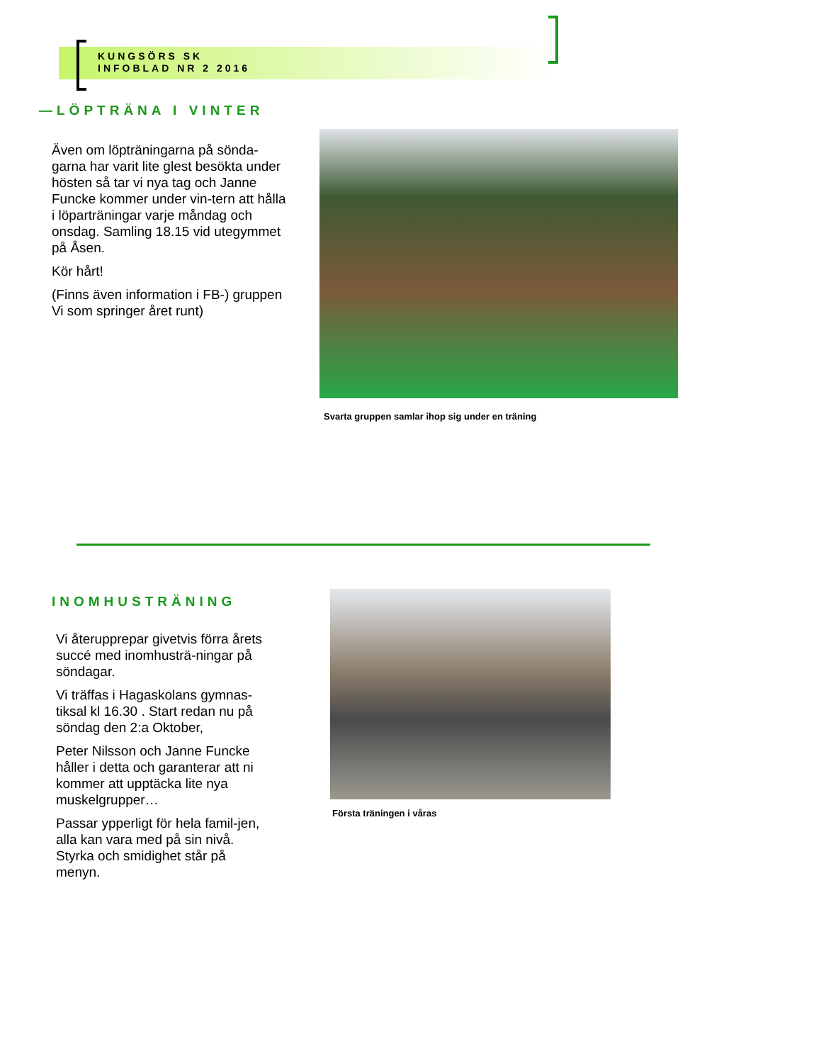KUNGSÖRS SK
INFOBLAD NR 2 2016
—LÖPTRÄNA I VINTER
Även om löpträningarna på sönda-garna har varit lite glest besökta under hösten så tar vi nya tag och Janne Funcke kommer under vin-tern att hålla i löparträningar varje måndag och onsdag. Samling 18.15 vid utegymmet på Åsen.
Kör hårt!
(Finns även information i FB-) gruppen Vi som springer året runt)
Svarta gruppen samlar ihop sig under en träning
INOMHUSTRÄNING
Vi återupprepar givetvis förra årets succé med inomhusträ-ningar på söndagar.
Vi träffas i Hagaskolans gymnas-tiksal kl 16.30 . Start redan nu på söndag den 2:a Oktober,
Peter Nilsson och Janne Funcke håller i detta och garanterar att ni kommer att upptäcka lite nya muskelgrupper…
Passar ypperligt för hela famil-jen, alla kan vara med på sin nivå. Styrka och smidighet står på menyn.
Första träningen i våras